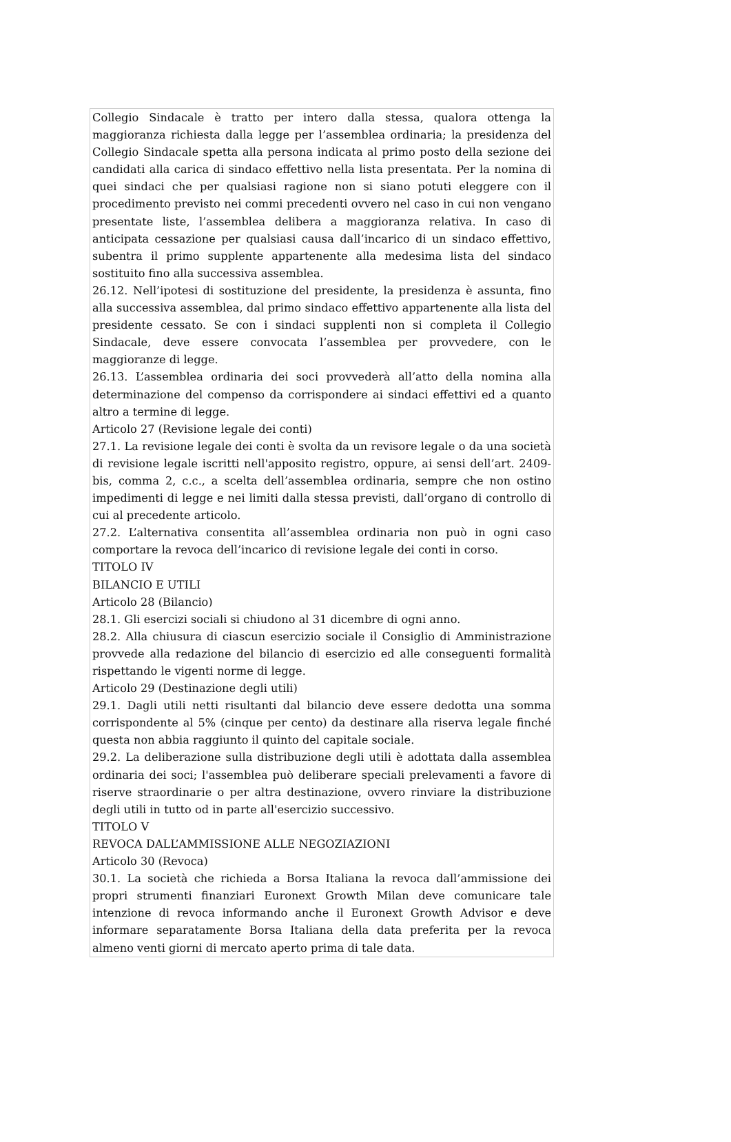Collegio Sindacale è tratto per intero dalla stessa, qualora ottenga la maggioranza richiesta dalla legge per l’assemblea ordinaria; la presidenza del Collegio Sindacale spetta alla persona indicata al primo posto della sezione dei candidati alla carica di sindaco effettivo nella lista presentata. Per la nomina di quei sindaci che per qualsiasi ragione non si siano potuti eleggere con il procedimento previsto nei commi precedenti ovvero nel caso in cui non vengano presentate liste, l’assemblea delibera a maggioranza relativa. In caso di anticipata cessazione per qualsiasi causa dall’incarico di un sindaco effettivo, subentra il primo supplente appartenente alla medesima lista del sindaco sostituito fino alla successiva assemblea.
26.12. Nell’ipotesi di sostituzione del presidente, la presidenza è assunta, fino alla successiva assemblea, dal primo sindaco effettivo appartenente alla lista del presidente cessato. Se con i sindaci supplenti non si completa il Collegio Sindacale, deve essere convocata l’assemblea per provvedere, con le maggioranze di legge.
26.13. L’assemblea ordinaria dei soci provvederà all’atto della nomina alla determinazione del compenso da corrispondere ai sindaci effettivi ed a quanto altro a termine di legge.
Articolo 27 (Revisione legale dei conti)
27.1. La revisione legale dei conti è svolta da un revisore legale o da una società di revisione legale iscritti nell'apposito registro, oppure, ai sensi dell’art. 2409-bis, comma 2, c.c., a scelta dell’assemblea ordinaria, sempre che non ostino impedimenti di legge e nei limiti dalla stessa previsti, dall’organo di controllo di cui al precedente articolo.
27.2. L’alternativa consentita all’assemblea ordinaria non può in ogni caso comportare la revoca dell’incarico di revisione legale dei conti in corso.
TITOLO IV
BILANCIO E UTILI
Articolo 28 (Bilancio)
28.1. Gli esercizi sociali si chiudono al 31 dicembre di ogni anno.
28.2. Alla chiusura di ciascun esercizio sociale il Consiglio di Amministrazione provvede alla redazione del bilancio di esercizio ed alle conseguenti formalità rispettando le vigenti norme di legge.
Articolo 29 (Destinazione degli utili)
29.1. Dagli utili netti risultanti dal bilancio deve essere dedotta una somma corrispondente al 5% (cinque per cento) da destinare alla riserva legale finché questa non abbia raggiunto il quinto del capitale sociale.
29.2. La deliberazione sulla distribuzione degli utili è adottata dalla assemblea ordinaria dei soci; l'assemblea può deliberare speciali prelevamenti a favore di riserve straordinarie o per altra destinazione, ovvero rinviare la distribuzione degli utili in tutto od in parte all'esercizio successivo.
TITOLO V
REVOCA DALL’AMMISSIONE ALLE NEGOZIAZIONI
Articolo 30 (Revoca)
30.1. La società che richieda a Borsa Italiana la revoca dall’ammissione dei propri strumenti finanziari Euronext Growth Milan deve comunicare tale intenzione di revoca informando anche il Euronext Growth Advisor e deve informare separatamente Borsa Italiana della data preferita per la revoca almeno venti giorni di mercato aperto prima di tale data.